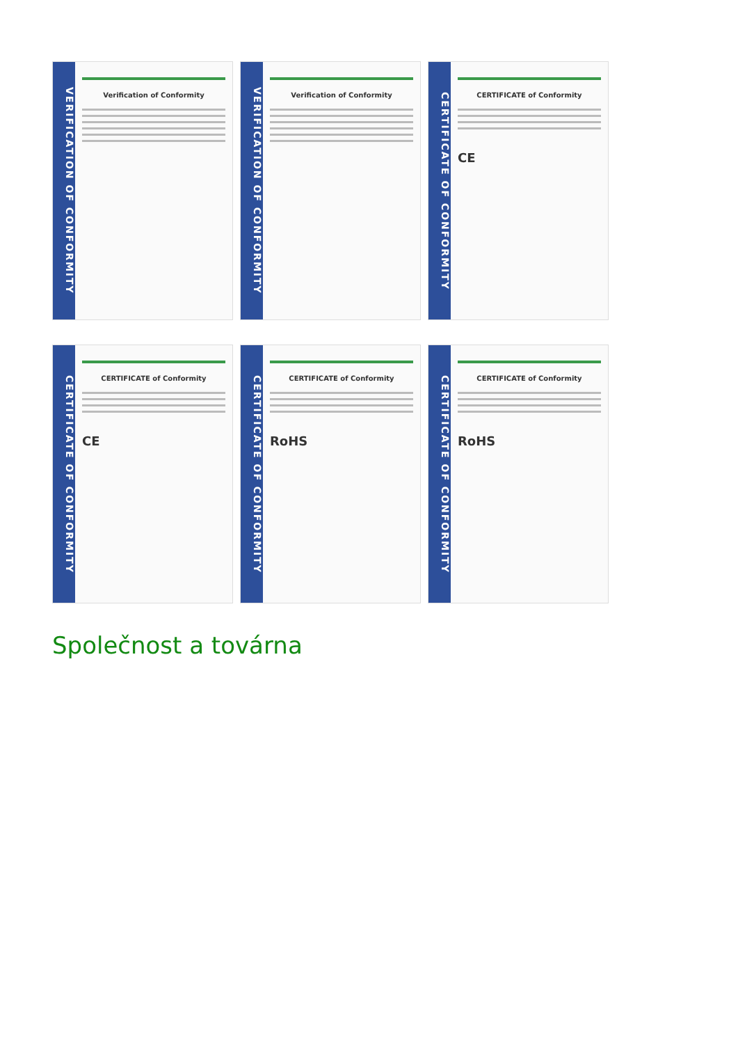VERIFICATION OF CONFORMITY
Verification of Conformity
VERIFICATION OF CONFORMITY
Verification of Conformity
CERTIFICATE OF CONFORMITY
CERTIFICATE of Conformity
CE
CERTIFICATE OF CONFORMITY
CERTIFICATE of Conformity
CE
CERTIFICATE OF CONFORMITY
CERTIFICATE of Conformity
RoHS
CERTIFICATE OF CONFORMITY
CERTIFICATE of Conformity
RoHS
Společnost a továrna